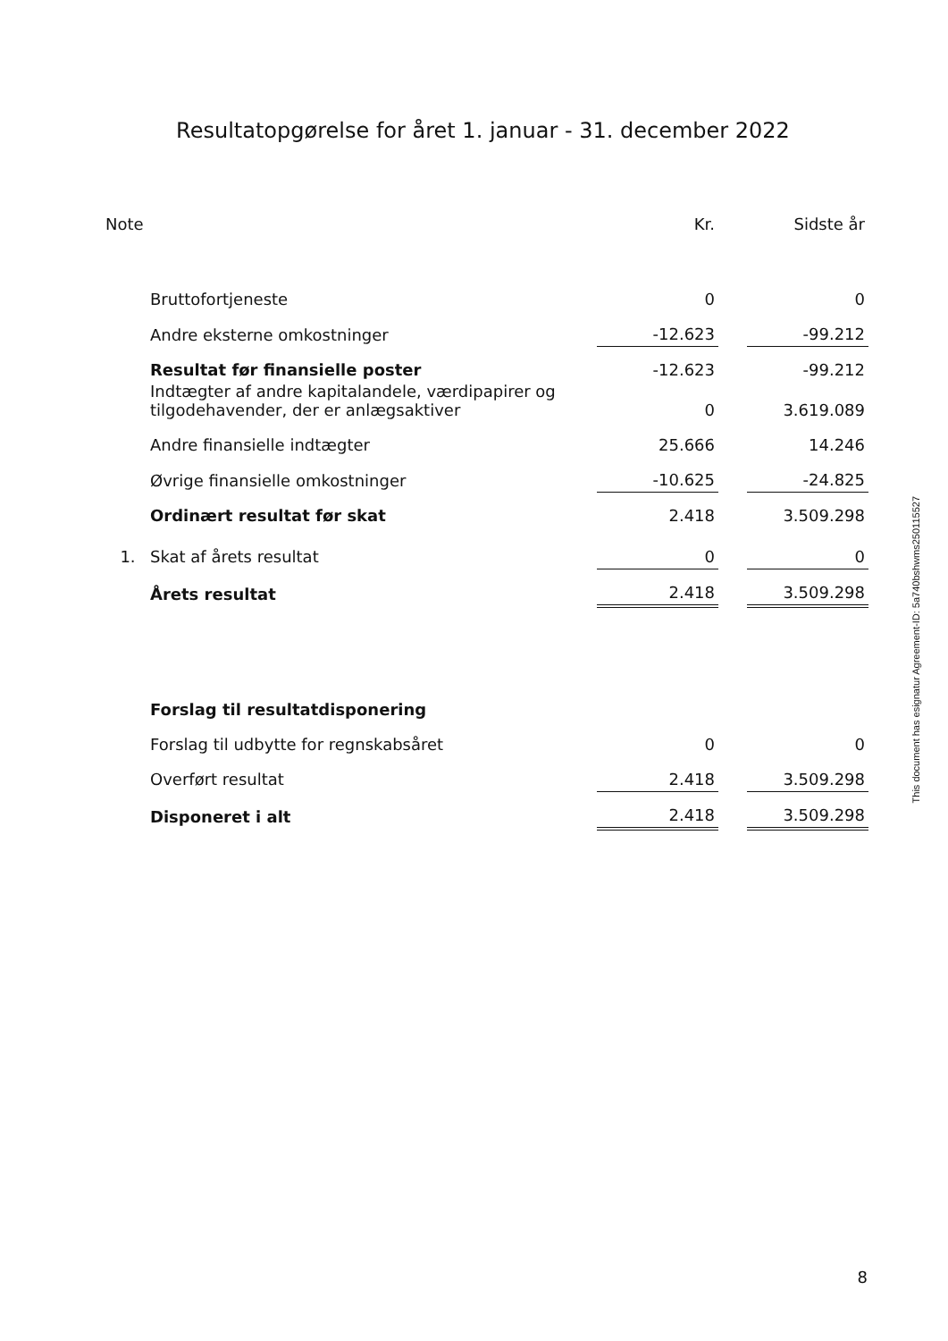Resultatopgørelse for året 1. januar - 31. december 2022
| Note | Kr. | | Sidste år |
| --- | --- | --- | --- |
| | Bruttofortjeneste | 0 | | 0 |
| | Andre eksterne omkostninger | -12.623 | | -99.212 |
| | Resultat før finansielle poster | -12.623 | | -99.212 |
| | Indtægter af andre kapitalandele, værdipapirer og tilgodehavender, der er anlægsaktiver | 0 | | 3.619.089 |
| | Andre finansielle indtægter | 25.666 | | 14.246 |
| | Øvrige finansielle omkostninger | -10.625 | | -24.825 |
| | Ordinært resultat før skat | 2.418 | | 3.509.298 |
| 1. | Skat af årets resultat | 0 | | 0 |
| | Årets resultat | 2.418 | | 3.509.298 |
| | Forslag til resultatdisponering | | | |
| | Forslag til udbytte for regnskabsåret | 0 | | 0 |
| | Overført resultat | 2.418 | | 3.509.298 |
| | Disponeret i alt | 2.418 | | 3.509.298 |
This document has esignatur Agreement-ID: 5a740bshwms250115527
8